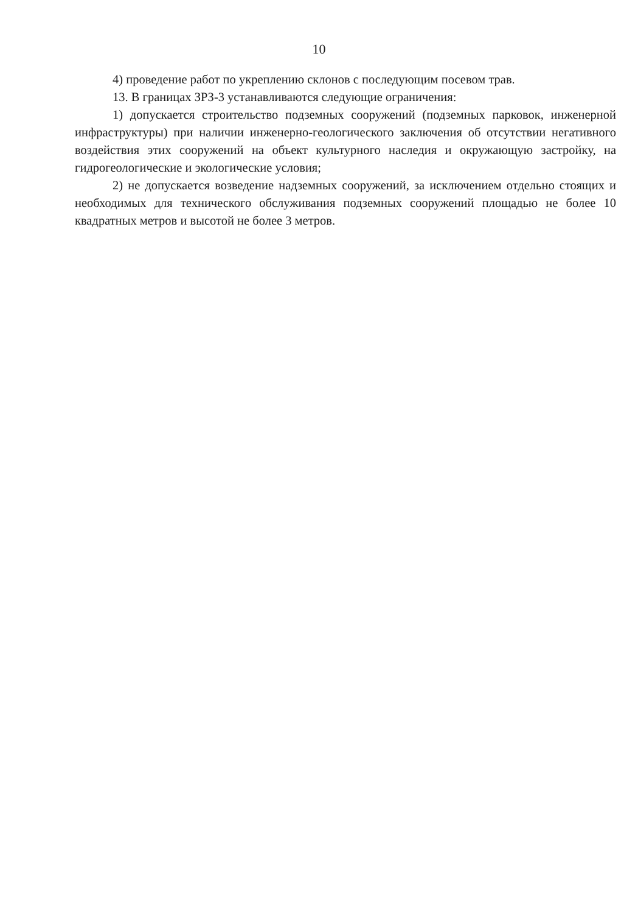10
4) проведение работ по укреплению склонов с последующим посевом трав.
13. В границах ЗРЗ-3 устанавливаются следующие ограничения:
1) допускается строительство подземных сооружений (подземных парковок, инженерной инфраструктуры) при наличии инженерно-геологического заключения об отсутствии негативного воздействия этих сооружений на объект культурного наследия и окружающую застройку, на гидрогеологические и экологические условия;
2) не допускается возведение надземных сооружений, за исключением отдельно стоящих и необходимых для технического обслуживания подземных сооружений площадью не более 10 квадратных метров и высотой не более 3 метров.